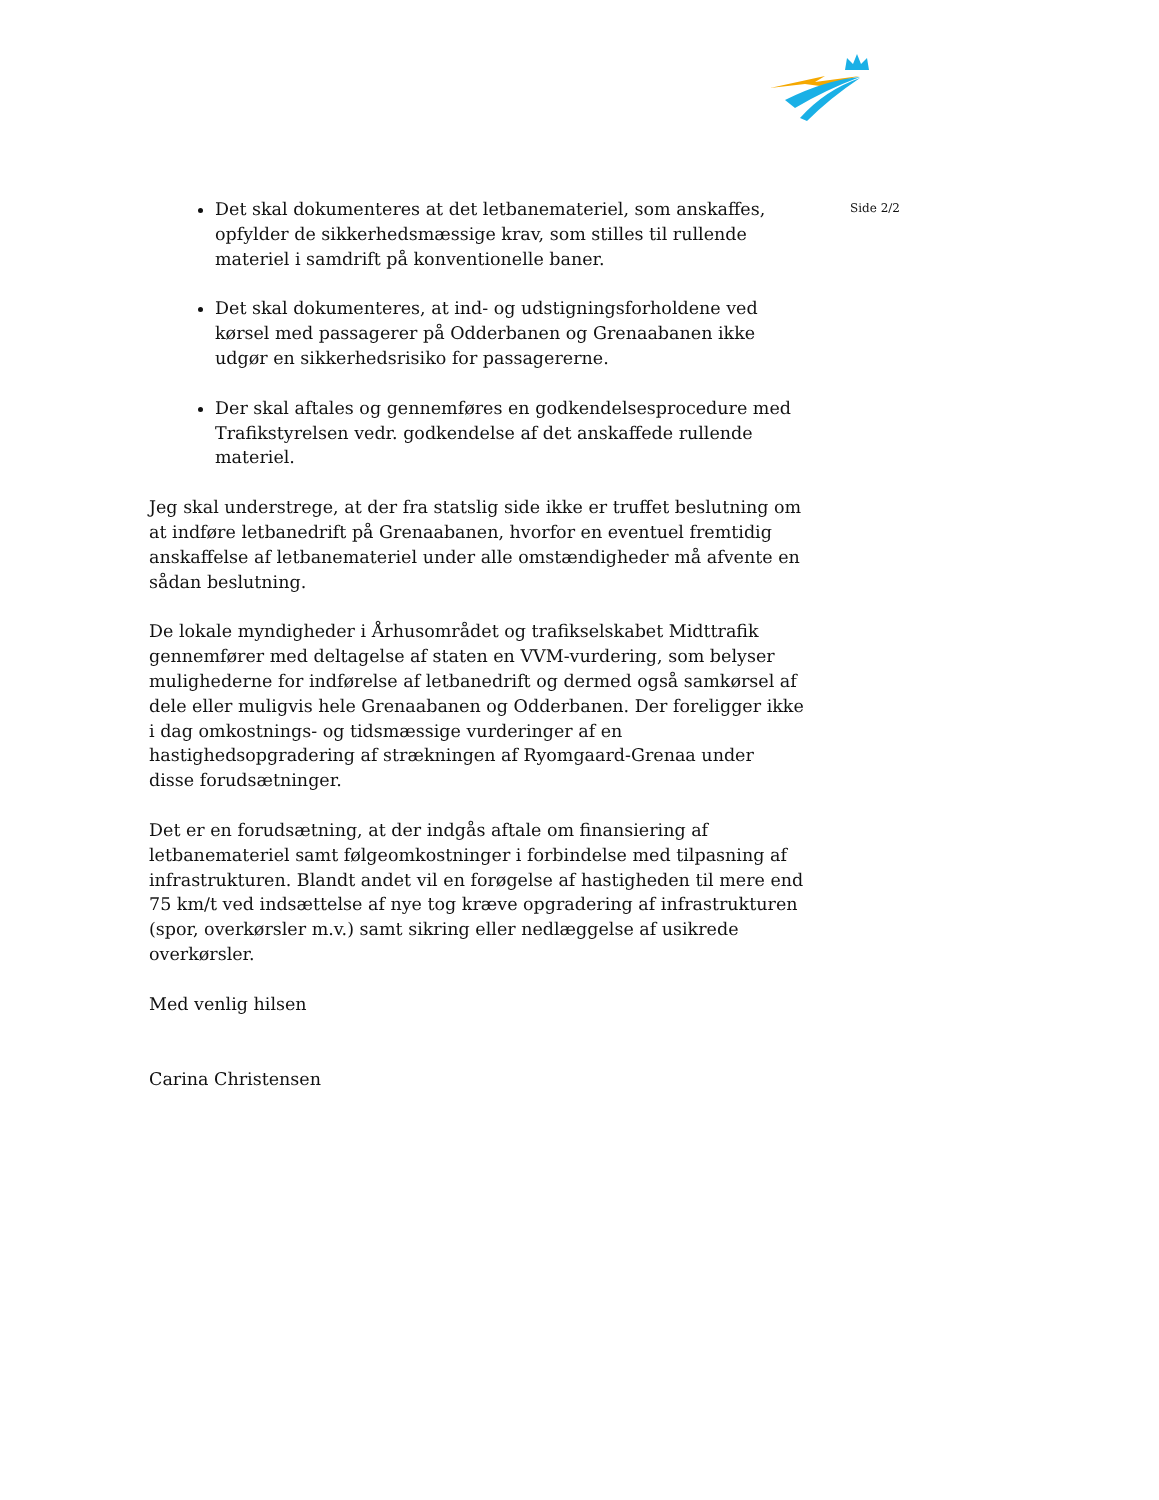Det skal dokumenteres at det letbanemateriel, som anskaffes, opfylder de sikkerhedsmæssige krav, som stilles til rullende materiel i samdrift på konventionelle baner.
Det skal dokumenteres, at ind- og udstigningsforholdene ved kørsel med passagerer på Odderbanen og Grenaabanen ikke udgør en sikkerhedsrisiko for passagererne.
Der skal aftales og gennemføres en godkendelsesprocedure med Trafikstyrelsen vedr. godkendelse af det anskaffede rullende materiel.
Jeg skal understrege, at der fra statslig side ikke er truffet beslutning om at indføre letbanedrift på Grenaabanen, hvorfor en eventuel fremtidig anskaffelse af letbanemateriel under alle omstændigheder må afvente en sådan beslutning.
De lokale myndigheder i Århusområdet og trafikselskabet Midttrafik gennemfører med deltagelse af staten en VVM-vurdering, som belyser mulighederne for indførelse af letbanedrift og dermed også samkørsel af dele eller muligvis hele Grenaabanen og Odderbanen. Der foreligger ikke i dag omkostnings- og tidsmæssige vurderinger af en hastighedsopgradering af strækningen af Ryomgaard-Grenaa under disse forudsætninger.
Det er en forudsætning, at der indgås aftale om finansiering af letbanemateriel samt følgeomkostninger i forbindelse med tilpasning af infrastrukturen. Blandt andet vil en forøgelse af hastigheden til mere end 75 km/t ved indsættelse af nye tog kræve opgradering af infrastrukturen (spor, overkørsler m.v.) samt sikring eller nedlæggelse af usikrede overkørsler.
Med venlig hilsen
Carina Christensen
Side 2/2